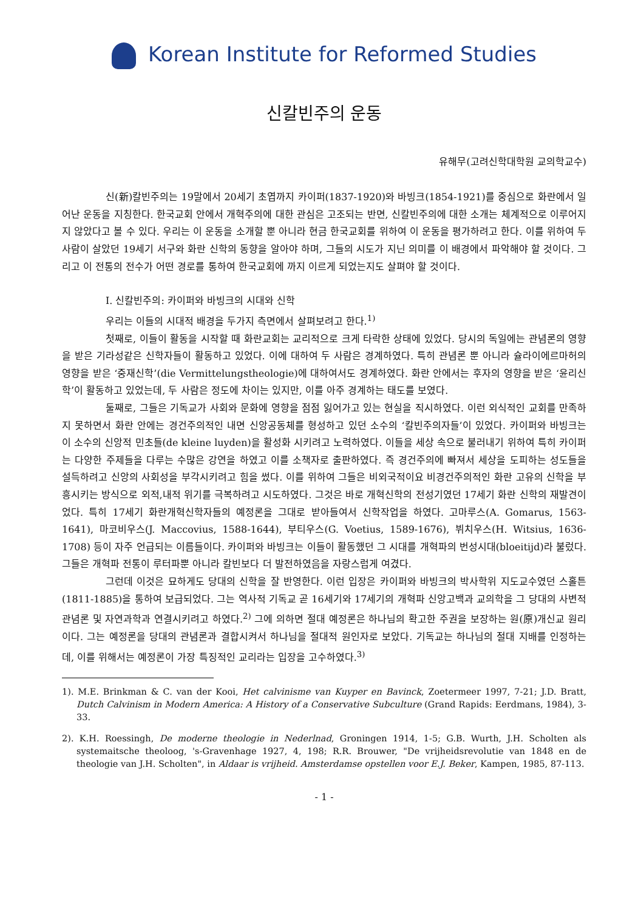Korean Institute for Reformed Studies
신칼빈주의 운동
유해무(고려신학대학원 교의학교수)
신(新)칼빈주의는 19말에서 20세기 초엽까지 카이퍼(1837-1920)와 바빙크(1854-1921)를 중심으로 화란에서 일어난 운동을 지칭한다. 한국교회 안에서 개혁주의에 대한 관심은 고조되는 반면, 신칼빈주의에 대한 소개는 체계적으로 이루어지지 않았다고 볼 수 있다. 우리는 이 운동을 소개할 뿐 아니라 현금 한국교회를 위하여 이 운동을 평가하려고 한다. 이를 위하여 두 사람이 살았던 19세기 서구와 화란 신학의 동향을 알아야 하며, 그들의 시도가 지닌 의미를 이 배경에서 파악해야 할 것이다. 그리고 이 전통의 전수가 어떤 경로를 통하여 한국교회에 까지 이르게 되었는지도 살펴야 할 것이다.
I. 신칼빈주의: 카이퍼와 바빙크의 시대와 신학
우리는 이들의 시대적 배경을 두가지 측면에서 살펴보려고 한다.<sup>1)</sup>
첫째로, 이들이 활동을 시작할 때 화란교회는 교리적으로 크게 타락한 상태에 있었다. 당시의 독일에는 관념론의 영향을 받은 기라성같은 신학자들이 활동하고 있었다. 이에 대하여 두 사람은 경계하였다. 특히 관념론 뿐 아니라 슐라이에르마허의 영향을 받은 ‘중재신학’(die Vermittelungstheologie)에 대하여서도 경계하였다. 화란 안에서는 후자의 영향을 받은 ‘윤리신학’이 활동하고 있었는데, 두 사람은 정도에 차이는 있지만, 이를 아주 경계하는 태도를 보였다.
둘째로, 그들은 기독교가 사회와 문화에 영향을 점점 잃어가고 있는 현실을 직시하였다. 이런 외식적인 교회를 만족하지 못하면서 화란 안에는 경건주의적인 내면 신앙공동체를 형성하고 있던 소수의 ‘칼빈주의자들’이 있었다. 카이퍼와 바빙크는 이 소수의 신앙적 민초들(de kleine luyden)을 활성화 시키려고 노력하였다. 이들을 세상 속으로 불러내기 위하여 특히 카이퍼는 다양한 주제들을 다루는 수많은 강연을 하였고 이를 소책자로 출판하였다. 즉 경건주의에 빠져서 세상을 도피하는 성도들을 설득하려고 신앙의 사회성을 부각시키려고 힘을 썼다. 이를 위하여 그들은 비외국적이요 비경건주의적인 화란 고유의 신학을 부흥시키는 방식으로 외적,내적 위기를 극복하려고 시도하였다. 그것은 바로 개혁신학의 전성기였던 17세기 화란 신학의 재발견이었다. 특히 17세기 화란개혁신학자들의 예정론을 그대로 받아들여서 신학작업을 하였다. 고마루스(A. Gomarus, 1563-1641), 마코비우스(J. Maccovius, 1588-1644), 부티우스(G. Voetius, 1589-1676), 뷔치우스(H. Witsius, 1636-1708) 등이 자주 언급되는 이름들이다. 카이퍼와 바빙크는 이들이 활동했던 그 시대를 개혁파의 번성시대(bloeitijd)라 불렀다. 그들은 개혁파 전통이 루터파뿐 아니라 칼빈보다 더 발전하였음을 자랑스럽게 여겼다.
그런데 이것은 묘하게도 당대의 신학을 잘 반영한다. 이런 입장은 카이퍼와 바빙크의 박사학위 지도교수였던 스홀튼(1811-1885)을 통하여 보급되었다. 그는 역사적 기독교 곧 16세기와 17세기의 개혁파 신앙고백과 교의학을 그 당대의 사변적 관념론 및 자연과학과 연결시키려고 하였다.<sup>2)</sup> 그에 의하면 절대 예정론은 하나님의 확고한 주권을 보장하는 원(原)개신교 원리이다. 그는 예정론을 당대의 관념론과 결합시켜서 하나님을 절대적 원인자로 보았다. 기독교는 하나님의 절대 지배를 인정하는데, 이를 위해서는 예정론이 가장 특징적인 교리라는 입장을 고수하였다.<sup>3)</sup>
1). M.E. Brinkman & C. van der Kooi, Het calvinisme van Kuyper en Bavinck, Zoetermeer 1997, 7-21; J.D. Bratt, Dutch Calvinism in Modern America: A History of a Conservative Subculture (Grand Rapids: Eerdmans, 1984), 3-33.
2). K.H. Roessingh, De moderne theologie in Nederlnad, Groningen 1914, 1-5; G.B. Wurth, J.H. Scholten als systemaitsche theoloog, 's-Gravenhage 1927, 4, 198; R.R. Brouwer, "De vrijheidsrevolutie van 1848 en de theologie van J.H. Scholten", in Aldaar is vrijheid. Amsterdamse opstellen voor E.J. Beker, Kampen, 1985, 87-113.
- 1 -